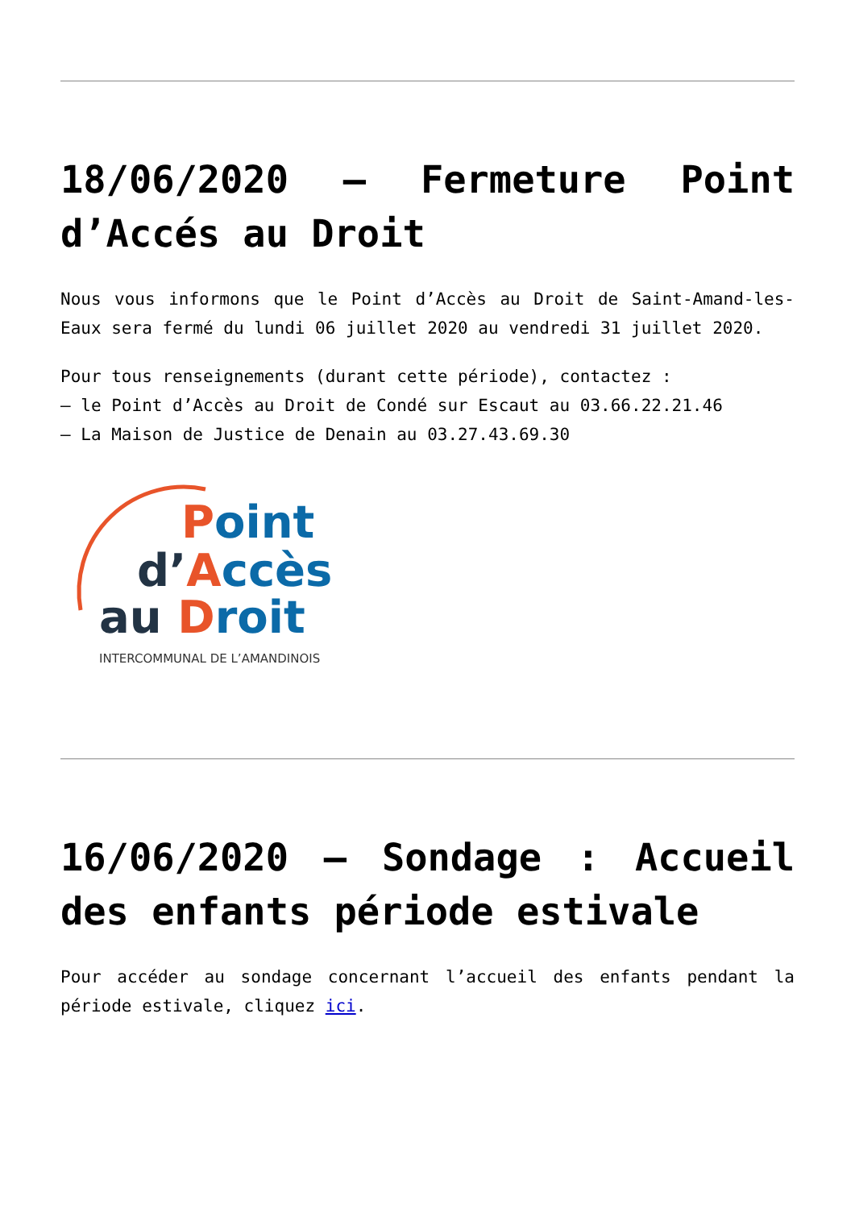18/06/2020 – Fermeture Point d’Accés au Droit
Nous vous informons que le Point d’Accès au Droit de Saint-Amand-les-Eaux sera fermé du lundi 06 juillet 2020 au vendredi 31 juillet 2020.
Pour tous renseignements (durant cette période), contactez :
– le Point d’Accès au Droit de Condé sur Escaut au 03.66.22.21.46
– La Maison de Justice de Denain au 03.27.43.69.30
Point
d’Accès
au Droit
INTERCOMMUNAL DE L’AMANDINOIS
16/06/2020 – Sondage : Accueil des enfants période estivale
Pour accéder au sondage concernant l’accueil des enfants pendant la période estivale, cliquez ici.